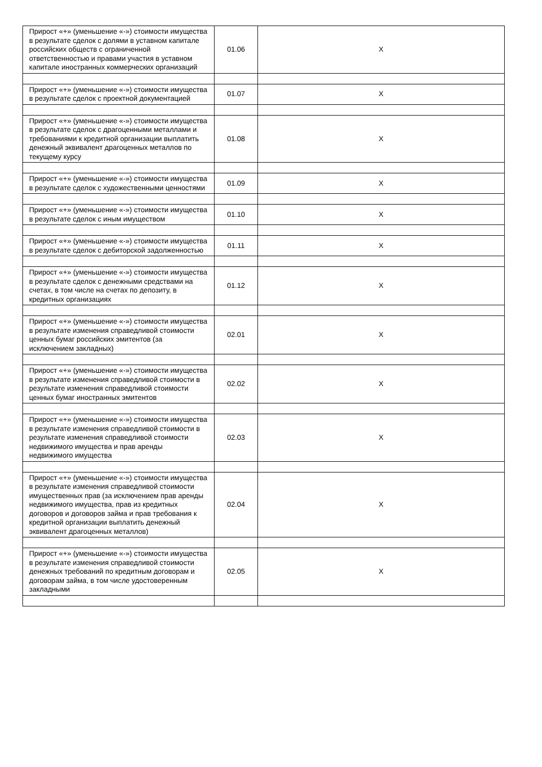| Прирост «+» (уменьшение «-») стоимости имущества в результате сделок с долями в уставном капитале российских обществ с ограниченной ответственностью и правами участия в уставном капитале иностранных коммерческих организаций | 01.06 | X |
| Прирост «+» (уменьшение «-») стоимости имущества в результате сделок с проектной документацией | 01.07 | X |
| Прирост «+» (уменьшение «-») стоимости имущества в результате сделок с драгоценными металлами и требованиями к кредитной организации выплатить денежный эквивалент драгоценных металлов по текущему курсу | 01.08 | X |
| Прирост «+» (уменьшение «-») стоимости имущества в результате сделок с художественными ценностями | 01.09 | X |
| Прирост «+» (уменьшение «-») стоимости имущества в результате сделок с иным имуществом | 01.10 | X |
| Прирост «+» (уменьшение «-») стоимости имущества в результате сделок с дебиторской задолженностью | 01.11 | X |
| Прирост «+» (уменьшение «-») стоимости имущества в результате сделок с денежными средствами на счетах, в том числе на счетах по депозиту, в кредитных организациях | 01.12 | X |
| Прирост «+» (уменьшение «-») стоимости имущества в результате изменения справедливой стоимости ценных бумаг российских эмитентов (за исключением закладных) | 02.01 | X |
| Прирост «+» (уменьшение «-») стоимости имущества в результате изменения справедливой стоимости в результате изменения справедливой стоимости ценных бумаг иностранных эмитентов | 02.02 | X |
| Прирост «+» (уменьшение «-») стоимости имущества в результате изменения справедливой стоимости в результате изменения справедливой стоимости недвижимого имущества и прав аренды недвижимого имущества | 02.03 | X |
| Прирост «+» (уменьшение «-») стоимости имущества в результате изменения справедливой стоимости имущественных прав (за исключением прав аренды недвижимого имущества, прав из кредитных договоров и договоров займа и прав требования к кредитной организации выплатить денежный эквивалент драгоценных металлов) | 02.04 | X |
| Прирост «+» (уменьшение «-») стоимости имущества в результате изменения справедливой стоимости денежных требований по кредитным договорам и договорам займа, в том числе удостоверенным закладными | 02.05 | X |